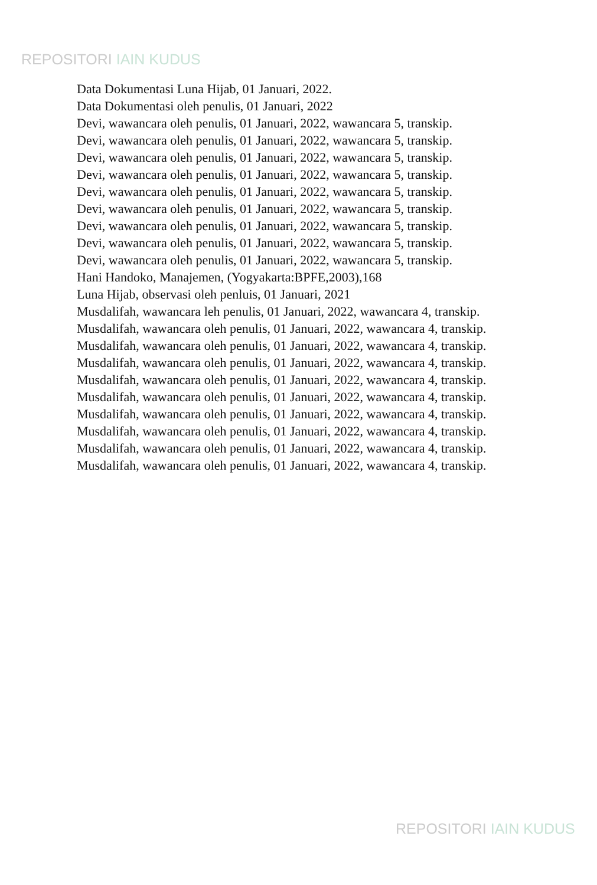REPOSITORI IAIN KUDUS
Data Dokumentasi Luna Hijab, 01 Januari, 2022.
Data Dokumentasi oleh penulis, 01 Januari, 2022
Devi, wawancara oleh penulis, 01 Januari, 2022, wawancara 5, transkip.
Devi, wawancara oleh penulis, 01 Januari, 2022, wawancara 5, transkip.
Devi, wawancara oleh penulis, 01 Januari, 2022, wawancara 5, transkip.
Devi, wawancara oleh penulis, 01 Januari, 2022, wawancara 5, transkip.
Devi, wawancara oleh penulis, 01 Januari, 2022, wawancara 5, transkip.
Devi, wawancara oleh penulis, 01 Januari, 2022, wawancara 5, transkip.
Devi, wawancara oleh penulis, 01 Januari, 2022, wawancara 5, transkip.
Devi, wawancara oleh penulis, 01 Januari, 2022, wawancara 5, transkip.
Devi, wawancara oleh penulis, 01 Januari, 2022, wawancara 5, transkip.
Hani Handoko, Manajemen, (Yogyakarta:BPFE,2003),168
Luna Hijab, observasi oleh penluis, 01 Januari, 2021
Musdalifah, wawancara leh penulis, 01 Januari, 2022, wawancara 4, transkip.
Musdalifah, wawancara oleh penulis, 01 Januari, 2022, wawancara 4, transkip.
Musdalifah, wawancara oleh penulis, 01 Januari, 2022, wawancara 4, transkip.
Musdalifah, wawancara oleh penulis, 01 Januari, 2022, wawancara 4, transkip.
Musdalifah, wawancara oleh penulis, 01 Januari, 2022, wawancara 4, transkip.
Musdalifah, wawancara oleh penulis, 01 Januari, 2022, wawancara 4, transkip.
Musdalifah, wawancara oleh penulis, 01 Januari, 2022, wawancara 4, transkip.
Musdalifah, wawancara oleh penulis, 01 Januari, 2022, wawancara 4, transkip.
Musdalifah, wawancara oleh penulis, 01 Januari, 2022, wawancara 4, transkip.
Musdalifah, wawancara oleh penulis, 01 Januari, 2022, wawancara 4, transkip.
REPOSITORI IAIN KUDUS